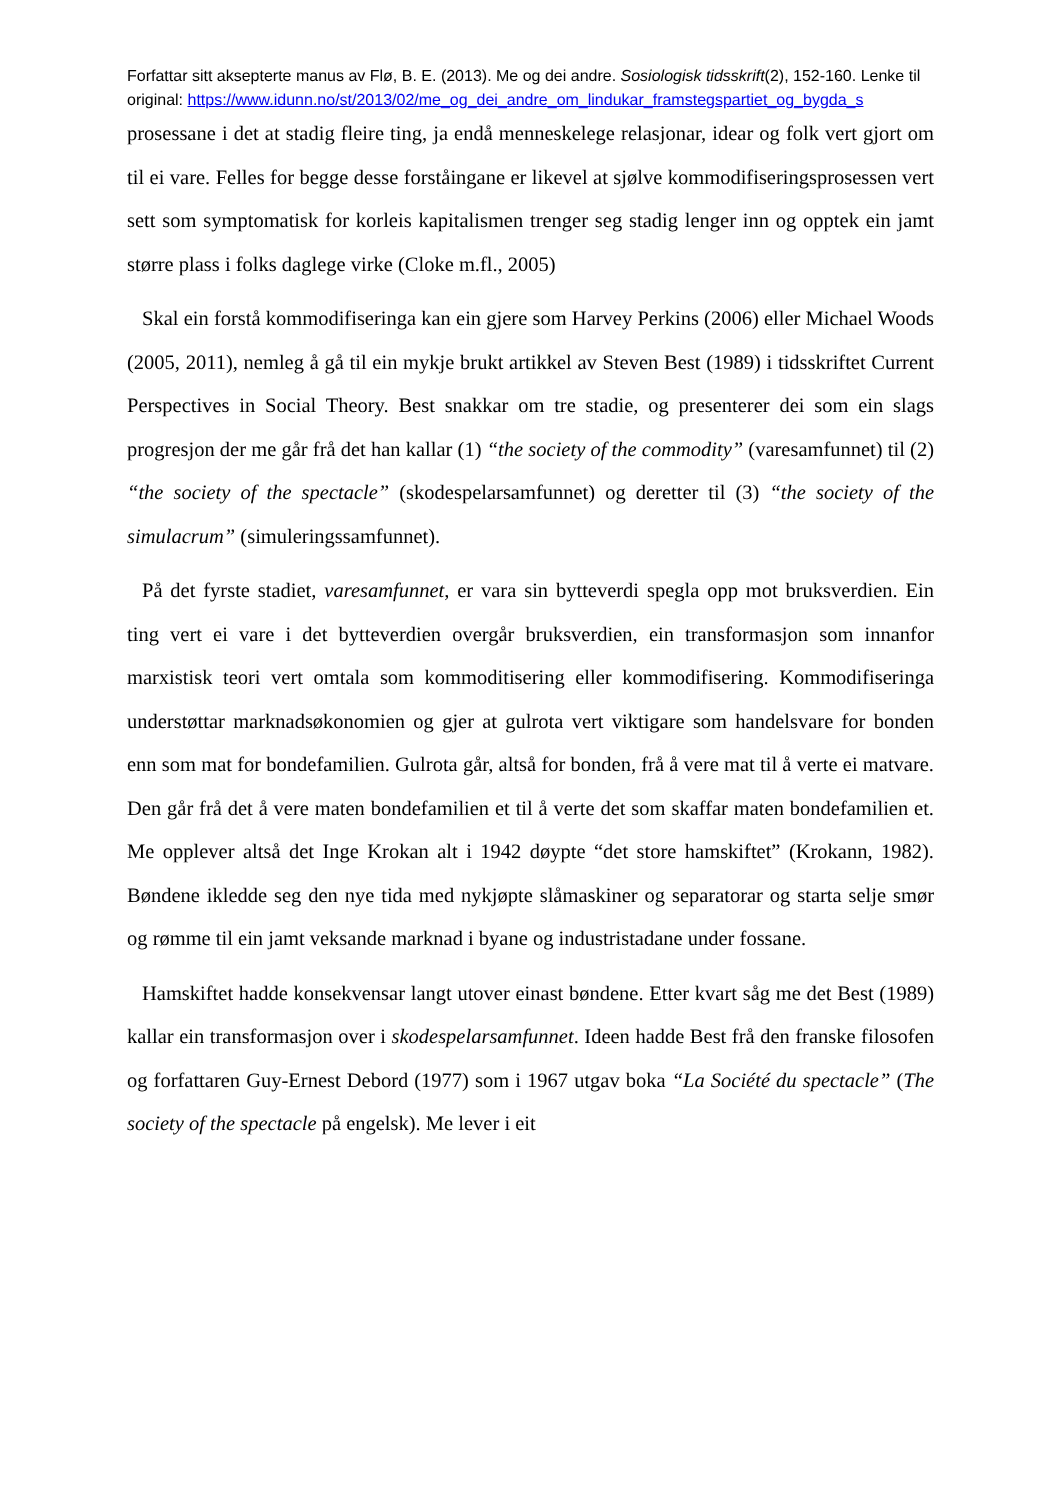Forfattar sitt aksepterte manus av Flø, B. E. (2013). Me og dei andre. Sosiologisk tidsskrift(2), 152-160. Lenke til original: https://www.idunn.no/st/2013/02/me_og_dei_andre_om_lindukar_framstegspartiet_og_bygda_s
prosessane i det at stadig fleire ting, ja endå menneskelege relasjonar, idear og folk vert gjort om til ei vare. Felles for begge desse forståingane er likevel at sjølve kommodifiseringsprosessen vert sett som symptomatisk for korleis kapitalismen trenger seg stadig lenger inn og opptek ein jamt større plass i folks daglege virke (Cloke m.fl., 2005)
Skal ein forstå kommodifiseringa kan ein gjere som Harvey Perkins (2006) eller Michael Woods (2005, 2011), nemleg å gå til ein mykje brukt artikkel av Steven Best (1989) i tidsskriftet Current Perspectives in Social Theory. Best snakkar om tre stadie, og presenterer dei som ein slags progresjon der me går frå det han kallar (1) “the society of the commodity” (varesamfunnet) til (2) “the society of the spectacle” (skodespelarsamfunnet) og deretter til (3) “the society of the simulacrum” (simuleringssamfunnet).
På det fyrste stadiet, varesamfunnet, er vara sin bytteverdi spegla opp mot bruksverdien. Ein ting vert ei vare i det bytteverdien overgår bruksverdien, ein transformasjon som innanfor marxistisk teori vert omtala som kommoditisering eller kommodifisering. Kommodifiseringa understøttar marknadsøkonomien og gjer at gulrota vert viktigare som handelsvare for bonden enn som mat for bondefamilien. Gulrota går, altså for bonden, frå å vere mat til å verte ei matvare. Den går frå det å vere maten bondefamilien et til å verte det som skaffar maten bondefamilien et. Me opplever altså det Inge Krokan alt i 1942 døypte “det store hamskiftet” (Krokann, 1982). Bøndene ikledde seg den nye tida med nykjøpte slåmaskiner og separatorar og starta selje smør og rømme til ein jamt veksande marknad i byane og industristadane under fossane.
Hamskiftet hadde konsekvensar langt utover einast bøndene. Etter kvart såg me det Best (1989) kallar ein transformasjon over i skodespelarsamfunnet. Ideen hadde Best frå den franske filosofen og forfattaren Guy-Ernest Debord (1977) som i 1967 utgav boka “La Société du spectacle” (The society of the spectacle på engelsk). Me lever i eit